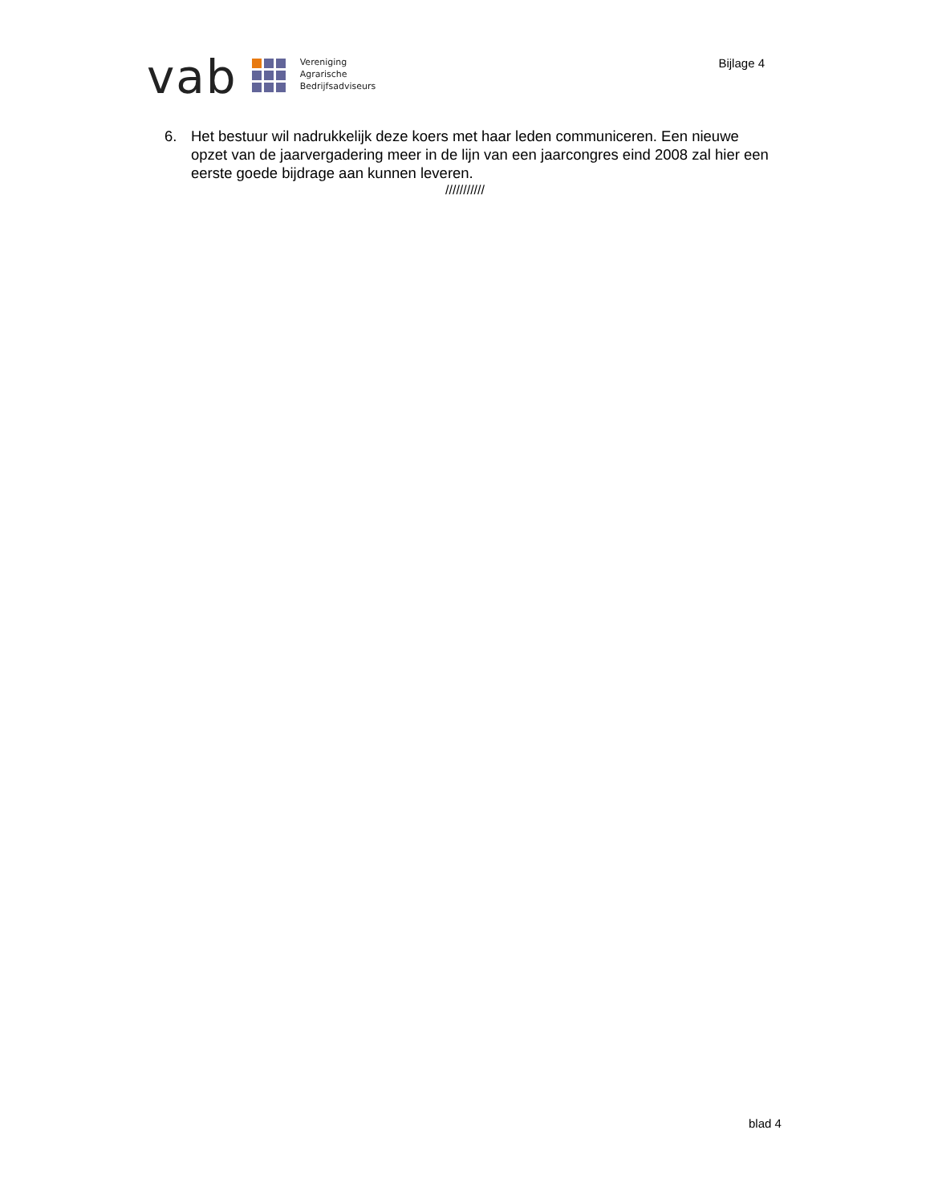vab
Vereniging
Agrarische
Bedrijfsadviseurs
Bijlage 4
6. Het bestuur wil nadrukkelijk deze koers met haar leden communiceren. Een nieuwe opzet van de jaarvergadering meer in de lijn van een jaarcongres eind 2008 zal hier een eerste goede bijdrage aan kunnen leveren.
///////////
blad 4